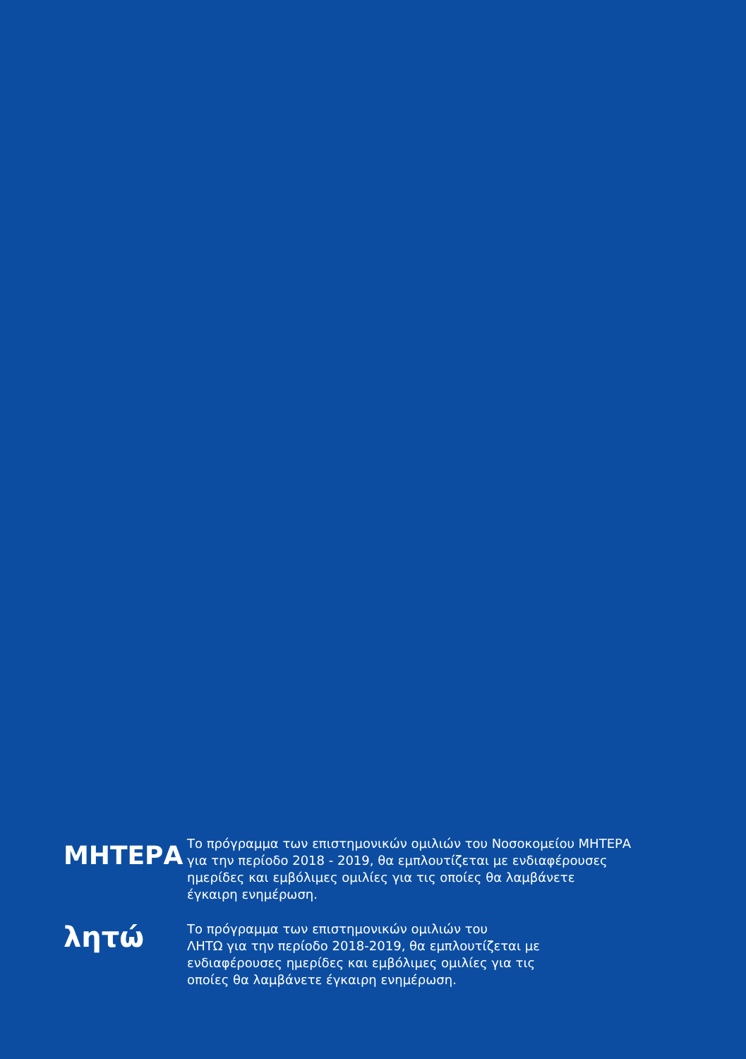ΜΗΤΕΡΑ
Το πρόγραμμα των επιστημονικών ομιλιών του Νοσοκομείου ΜΗΤΕΡΑ
για την περίοδο 2018 - 2019, θα εμπλουτίζεται με ενδιαφέρουσες
ημερίδες και εμβόλιμες ομιλίες για τις οποίες θα λαμβάνετε
έγκαιρη ενημέρωση.
λητώ
Το πρόγραμμα των επιστημονικών ομιλιών του
ΛΗΤΩ για την περίοδο 2018-2019, θα εμπλουτίζεται με
ενδιαφέρουσες ημερίδες και εμβόλιμες ομιλίες για τις
οποίες θα λαμβάνετε έγκαιρη ενημέρωση.